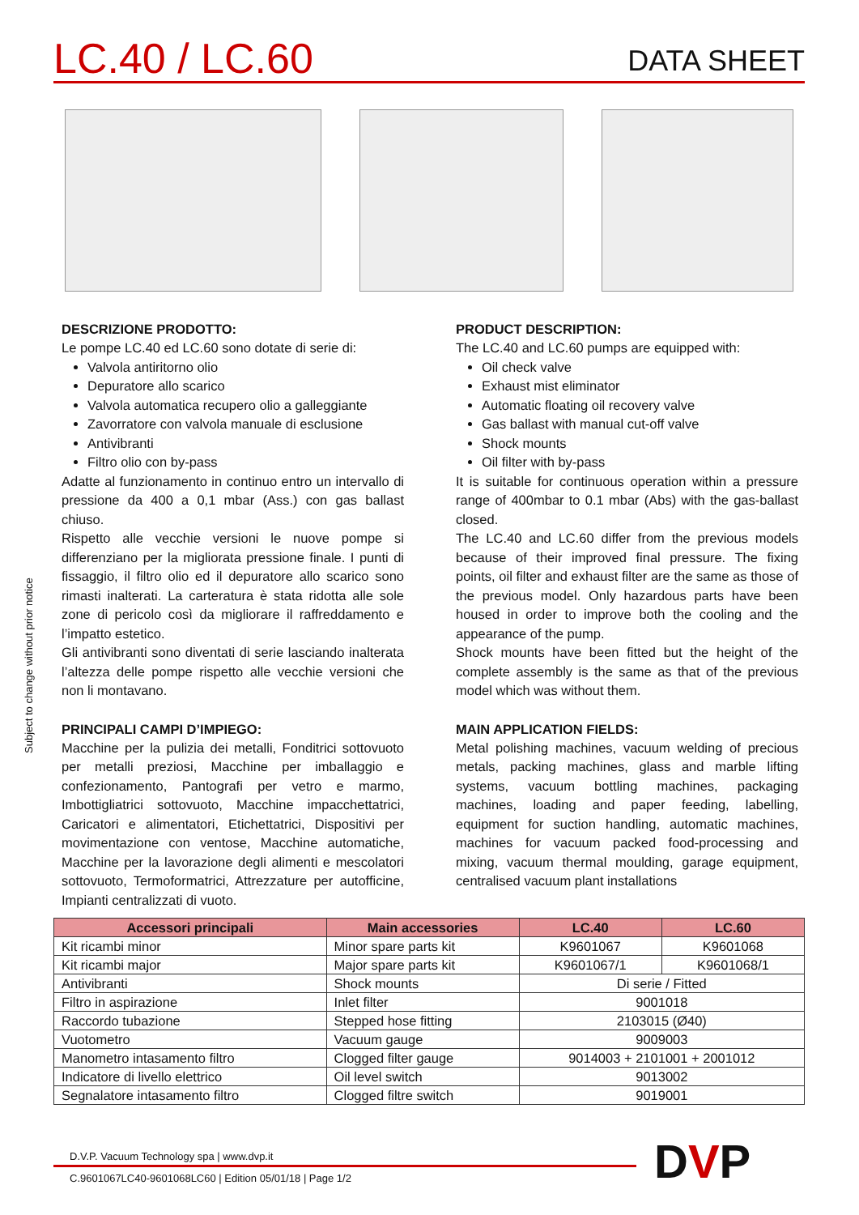LC.40 / LC.60
DATA SHEET
Subject to change without prior notice
DESCRIZIONE PRODOTTO:
Le pompe LC.40 ed LC.60 sono dotate di serie di:
Valvola antiritorno olio
Depuratore allo scarico
Valvola automatica recupero olio a galleggiante
Zavorratore con valvola manuale di esclusione
Antivibranti
Filtro olio con by-pass
Adatte al funzionamento in continuo entro un intervallo di pressione da 400 a 0,1 mbar (Ass.) con gas ballast chiuso.
Rispetto alle vecchie versioni le nuove pompe si differenziano per la migliorata pressione finale. I punti di fissaggio, il filtro olio ed il depuratore allo scarico sono rimasti inalterati. La carteratura è stata ridotta alle sole zone di pericolo così da migliorare il raffreddamento e l’impatto estetico.
Gli antivibranti sono diventati di serie lasciando inalterata l’altezza delle pompe rispetto alle vecchie versioni che non li montavano.
PRINCIPALI CAMPI D’IMPIEGO:
Macchine per la pulizia dei metalli, Fonditrici sottovuoto per metalli preziosi, Macchine per imballaggio e confezionamento, Pantografi per vetro e marmo, Imbottigliatrici sottovuoto, Macchine impacchettatrici, Caricatori e alimentatori, Etichettatrici, Dispositivi per movimentazione con ventose, Macchine automatiche, Macchine per la lavorazione degli alimenti e mescolatori sottovuoto, Termoformatrici, Attrezzature per autofficine, Impianti centralizzati di vuoto.
PRODUCT DESCRIPTION:
The LC.40 and LC.60 pumps are equipped with:
Oil check valve
Exhaust mist eliminator
Automatic floating oil recovery valve
Gas ballast with manual cut-off valve
Shock mounts
Oil filter with by-pass
It is suitable for continuous operation within a pressure range of 400mbar to 0.1 mbar (Abs) with the gas-ballast closed.
The LC.40 and LC.60 differ from the previous models because of their improved final pressure. The fixing points, oil filter and exhaust filter are the same as those of the previous model. Only hazardous parts have been housed in order to improve both the cooling and the appearance of the pump.
Shock mounts have been fitted but the height of the complete assembly is the same as that of the previous model which was without them.
MAIN APPLICATION FIELDS:
Metal polishing machines, vacuum welding of precious metals, packing machines, glass and marble lifting systems, vacuum bottling machines, packaging machines, loading and paper feeding, labelling, equipment for suction handling, automatic machines, machines for vacuum packed food-processing and mixing, vacuum thermal moulding, garage equipment, centralised vacuum plant installations
| Accessori principali | Main accessories | LC.40 | LC.60 |
| --- | --- | --- | --- |
| Kit ricambi minor | Minor spare parts kit | K9601067 | K9601068 |
| Kit ricambi major | Major spare parts kit | K9601067/1 | K9601068/1 |
| Antivibranti | Shock mounts | Di serie / Fitted | |
| Filtro in aspirazione | Inlet filter | 9001018 | |
| Raccordo tubazione | Stepped hose fitting | 2103015 (Ø40) | |
| Vuotometro | Vacuum gauge | 9009003 | |
| Manometro intasamento filtro | Clogged filter gauge | 9014003 + 2101001 + 2001012 | |
| Indicatore di livello elettrico | Oil level switch | 9013002 | |
| Segnalatore intasamento filtro | Clogged filtre switch | 9019001 | |
D.V.P. Vacuum Technology spa | www.dvp.it
C.9601067LC40-9601068LC60 | Edition 05/01/18 | Page 1/2
DVP